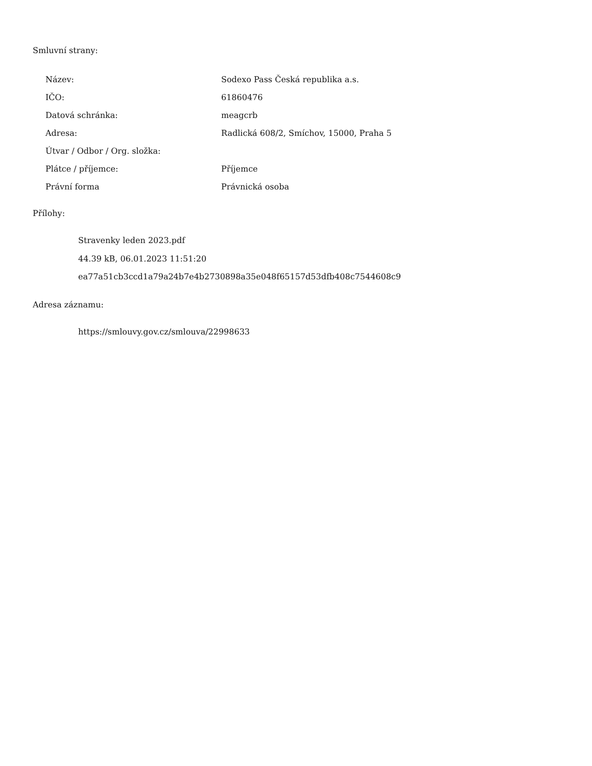Smluvní strany:
| Název: | Sodexo Pass Česká republika a.s. |
| IČO: | 61860476 |
| Datová schránka: | meagcrb |
| Adresa: | Radlická 608/2, Smíchov, 15000, Praha 5 |
| Útvar / Odbor / Org. složka: | |
| Plátce / příjemce: | Příjemce |
| Právní forma | Právnická osoba |
Přílohy:
Stravenky leden 2023.pdf
44.39 kB, 06.01.2023 11:51:20
ea77a51cb3ccd1a79a24b7e4b2730898a35e048f65157d53dfb408c7544608c9
Adresa záznamu:
https://smlouvy.gov.cz/smlouva/22998633